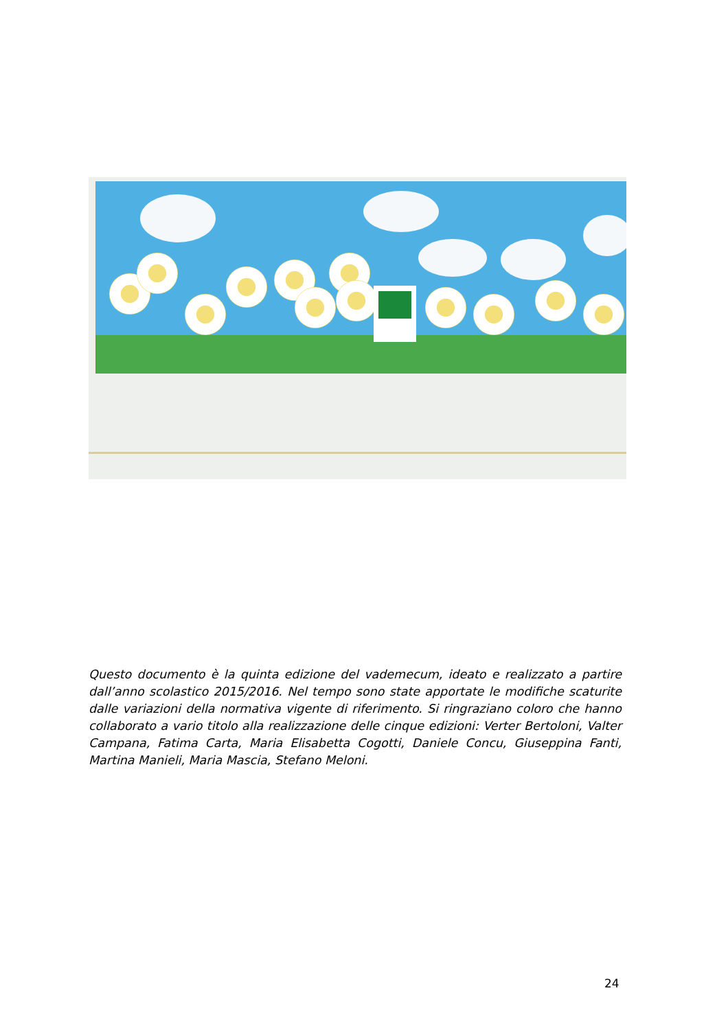Questo documento è la quinta edizione del vademecum, ideato e realizzato a partire dall’anno scolastico 2015/2016. Nel tempo sono state apportate le modifiche scaturite dalle variazioni della normativa vigente di riferimento. Si ringraziano coloro che hanno collaborato a vario titolo alla realizzazione delle cinque edizioni: Verter Bertoloni, Valter Campana, Fatima Carta, Maria Elisabetta Cogotti, Daniele Concu, Giuseppina Fanti, Martina Manieli, Maria Mascia, Stefano Meloni.
24